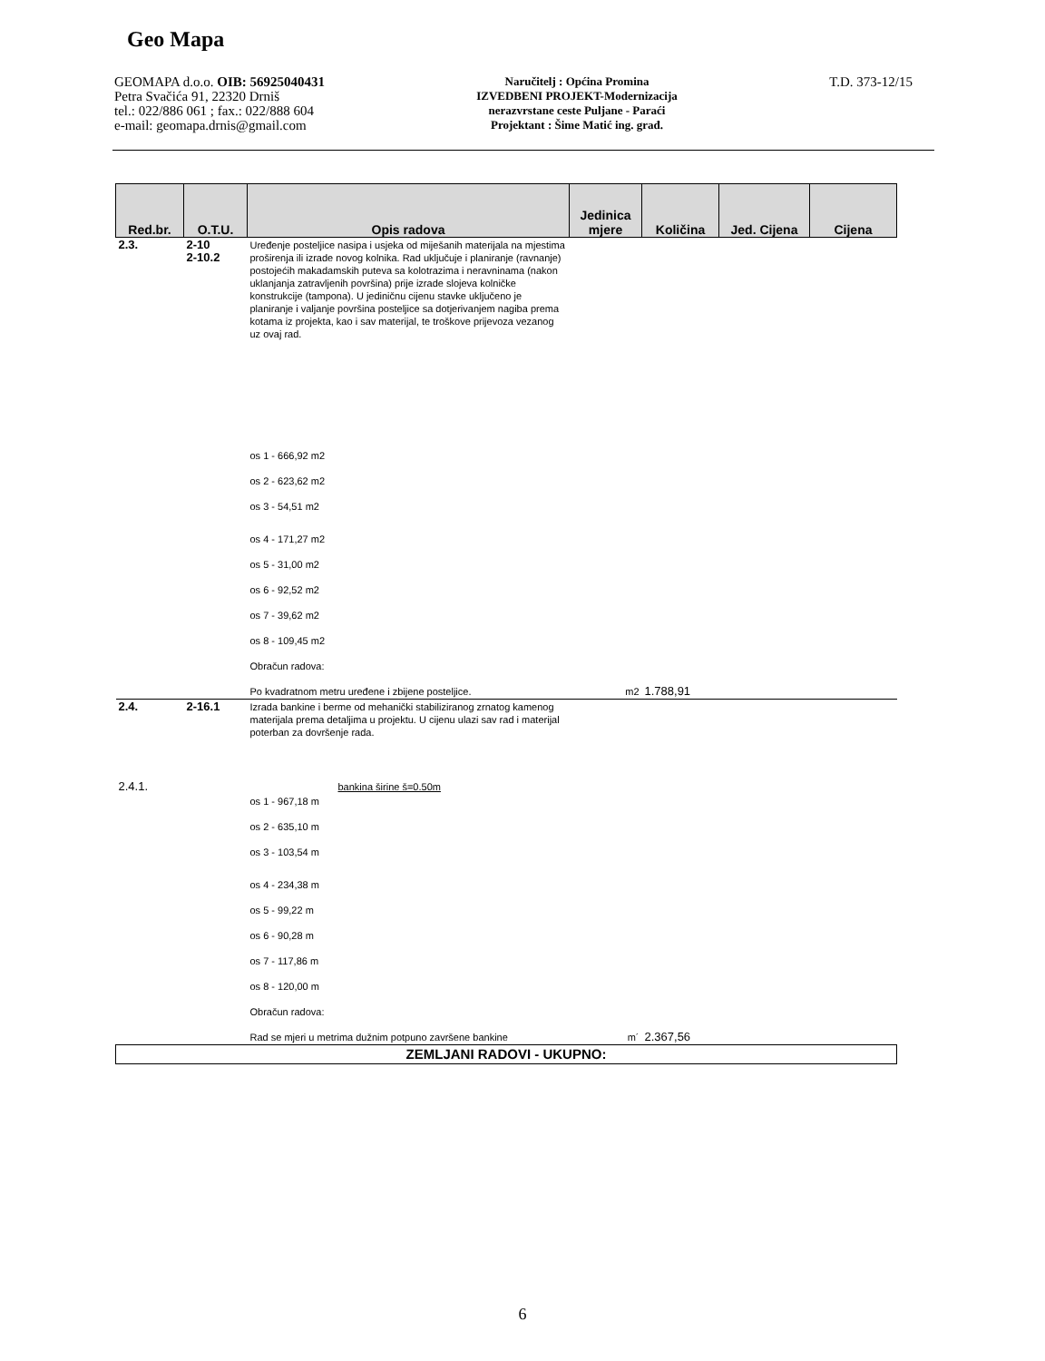Geo Mapa
GEOMAPA d.o.o. OIB: 56925040431
Petra Svačića 91, 22320 Drniš
tel.: 022/886 061 ; fax.: 022/888 604
e-mail: geomapa.drnis@gmail.com
Naručitelj : Općina Promina
IZVEDBENI PROJEKT-Modernizacija
nerazvrstane ceste Puljane - Paraći
Projektant : Šime Matić ing. građ.
T.D. 373-12/15
| Red.br. | O.T.U. | Opis radova | Jedinica mjere | Količina | Jed. Cijena | Cijena |
| --- | --- | --- | --- | --- | --- | --- |
| 2.3. | 2-10 2-10.2 | Uređenje posteljice nasipa i usjeka od miješanih materijala na mjestima proširenja ili izrade novog kolnika. Rad uključuje i planiranje (ravnanje) postojećih makadamskih puteva sa kolotrazima i neravninama (nakon uklanjanja zatravljenih površina) prije izrade slojeva kolničke konstrukcije (tampona). U jediničnu cijenu stavke uključeno je planiranje i valjanje površina posteljice sa dotjerivanjem nagiba prema kotama iz projekta, kao i sav materijal, te troškove prijevoza vezanog uz ovaj rad. | | | | |
| | | os 1 - 666,92 m2 | | | | |
| | | os 2 - 623,62 m2 | | | | |
| | | os 3 - 54,51 m2 | | | | |
| | | os 4 - 171,27 m2 | | | | |
| | | os 5 - 31,00 m2 | | | | |
| | | os 6 - 92,52 m2 | | | | |
| | | os 7 - 39,62 m2 | | | | |
| | | os 8 - 109,45 m2 | | | | |
| | | Obračun radova: | | | | |
| | | Po kvadratnom metru uređene i zbijene posteljice. | m2 | 1.788,91 | | |
| 2.4. | 2-16.1 | Izrada bankine i berme od mehanički stabiliziranog zrnatog kamenog materijala prema detaljima u projektu. U cijenu ulazi sav rad i materijal poterban za dovršenje rada. | | | | |
| 2.4.1. | | bankina širine š=0.50m | | | | |
| | | os 1 - 967,18 m | | | | |
| | | os 2 - 635,10 m | | | | |
| | | os 3 - 103,54 m | | | | |
| | | os 4 - 234,38 m | | | | |
| | | os 5 - 99,22 m | | | | |
| | | os 6 - 90,28 m | | | | |
| | | os 7 - 117,86 m | | | | |
| | | os 8 - 120,00 m | | | | |
| | | Obračun radova: | | | | |
| | | Rad se mjeri u metrima dužnim potpuno završene bankine | m´ | 2.367,56 | | |
| ZEMLJANI RADOVI - UKUPNO: | | | | | | |
6